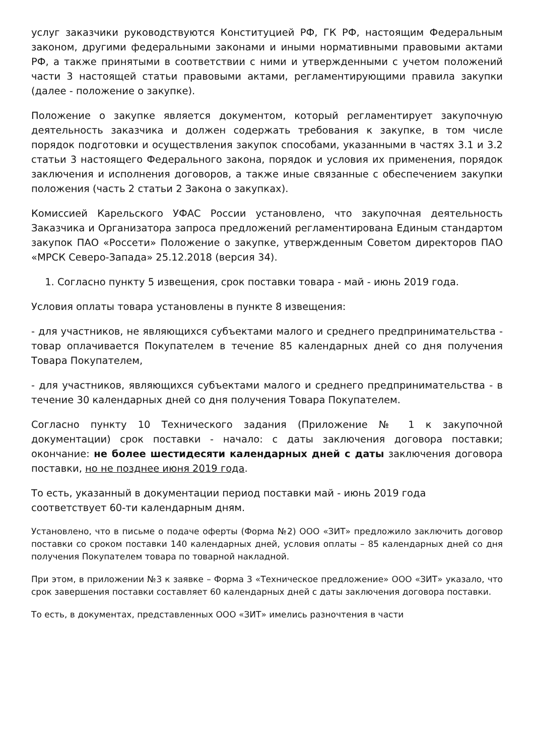услуг заказчики руководствуются Конституцией РФ, ГК РФ, настоящим Федеральным законом, другими федеральными законами и иными нормативными правовыми актами РФ, а также принятыми в соответствии с ними и утвержденными с учетом положений части 3 настоящей статьи правовыми актами, регламентирующими правила закупки (далее - положение о закупке).
Положение о закупке является документом, который регламентирует закупочную деятельность заказчика и должен содержать требования к закупке, в том числе порядок подготовки и осуществления закупок способами, указанными в частях 3.1 и 3.2 статьи 3 настоящего Федерального закона, порядок и условия их применения, порядок заключения и исполнения договоров, а также иные связанные с обеспечением закупки положения (часть 2 статьи 2 Закона о закупках).
Комиссией Карельского УФАС России установлено, что закупочная деятельность Заказчика и Организатора запроса предложений регламентирована Единым стандартом закупок ПАО «Россети» Положение о закупке, утвержденным Советом директоров ПАО «МРСК Северо-Запада» 25.12.2018 (версия 34).
1. Согласно пункту 5 извещения, срок поставки товара - май - июнь 2019 года.
Условия оплаты товара установлены в пункте 8 извещения:
- для участников, не являющихся субъектами малого и среднего предпринимательства - товар оплачивается Покупателем в течение 85 календарных дней со дня получения Товара Покупателем,
- для участников, являющихся субъектами малого и среднего предпринимательства - в течение 30 календарных дней со дня получения Товара Покупателем.
Согласно пункту 10 Технического задания (Приложение № 1 к закупочной документации) срок поставки - начало: с даты заключения договора поставки; окончание: не более шестидесяти календарных дней с даты заключения договора поставки, но не позднее июня 2019 года.
То есть, указанный в документации период поставки май - июнь 2019 года
соответствует 60-ти календарным дням.
Установлено, что в письме о подаче оферты (Форма №2) ООО «ЗИТ» предложило заключить договор поставки со сроком поставки 140 календарных дней, условия оплаты – 85 календарных дней со дня получения Покупателем товара по товарной накладной.
При этом, в приложении №3 к заявке – Форма 3 «Техническое предложение» ООО «ЗИТ» указало, что срок завершения поставки составляет 60 календарных дней с даты заключения договора поставки.
То есть, в документах, представленных ООО «ЗИТ» имелись разночтения в части